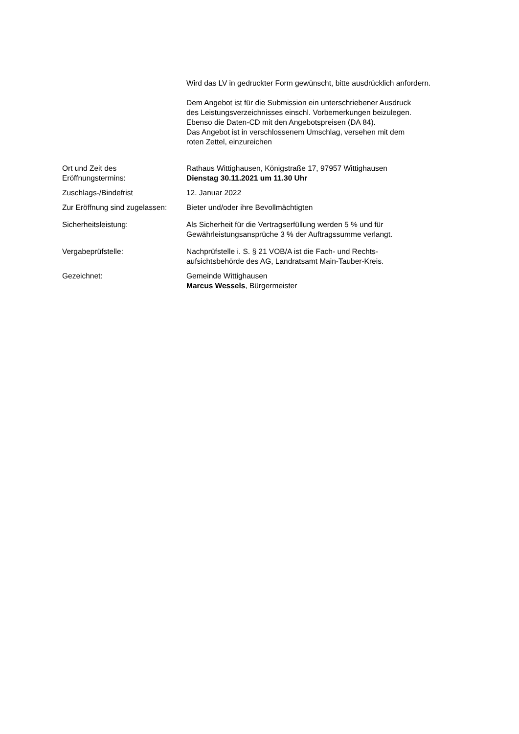Wird das LV in gedruckter Form gewünscht, bitte ausdrücklich anfordern.
Dem Angebot ist für die Submission ein unterschriebener Ausdruck
des Leistungsverzeichnisses einschl. Vorbemerkungen beizulegen.
Ebenso die Daten-CD mit den Angebotspreisen (DA 84).
Das Angebot ist in verschlossenem Umschlag, versehen mit dem
roten Zettel, einzureichen
Ort und Zeit des
Eröffnungstermins:
Rathaus Wittighausen, Königstraße 17, 97957 Wittighausen
Dienstag 30.11.2021 um 11.30 Uhr
Zuschlags-/Bindefrist 12. Januar 2022
Zur Eröffnung sind zugelassen:
Bieter und/oder ihre Bevollmächtigten
Sicherheitsleistung: Als Sicherheit für die Vertragserfüllung werden 5 % und für
Gewährleistungsansprüche 3 % der Auftragssumme verlangt.
Vergabeprüfstelle: Nachprüfstelle i. S. § 21 VOB/A ist die Fach- und Rechts-
aufsichtsbehörde des AG, Landratsamt Main-Tauber-Kreis.
Gezeichnet: Gemeinde Wittighausen
Marcus Wessels, Bürgermeister